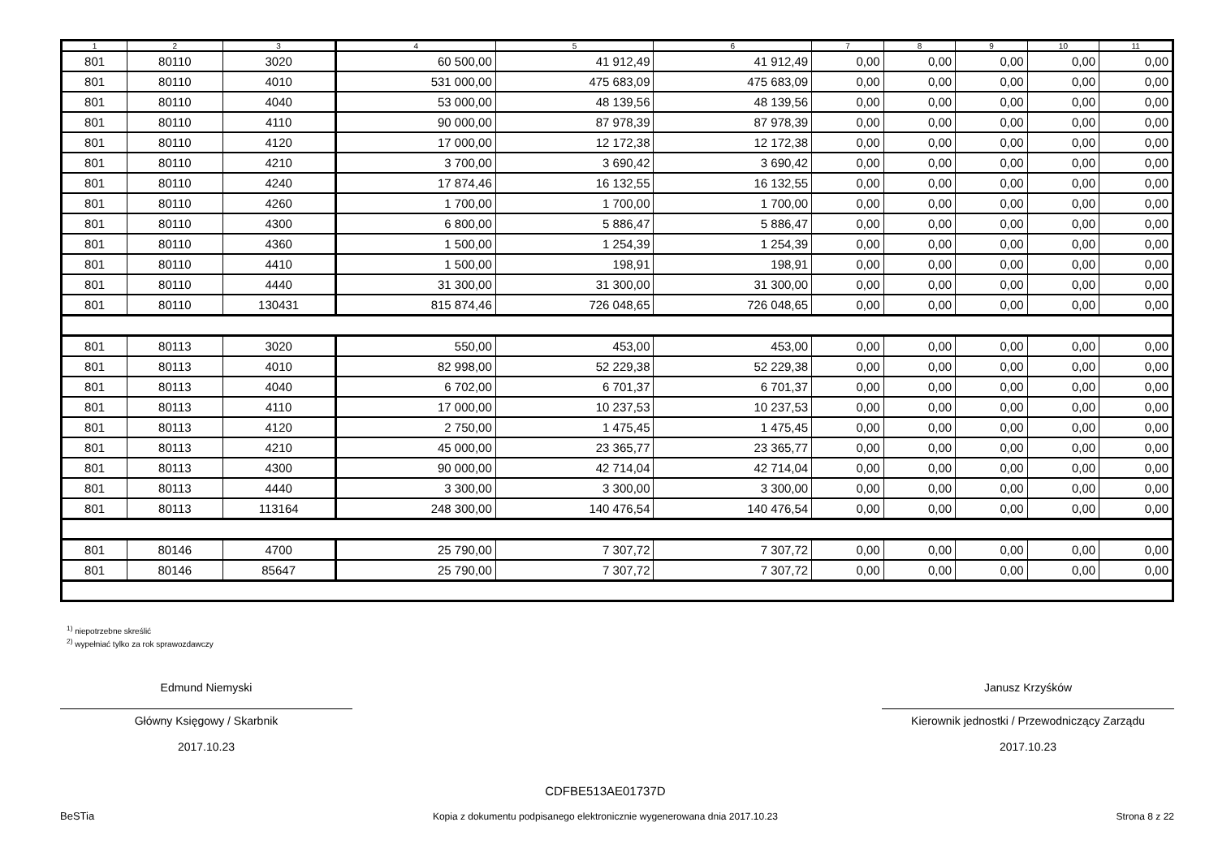| 1 | 2 | 3 | 4 | 5 | 6 | 7 | 8 | 9 | 10 | 11 |
| --- | --- | --- | --- | --- | --- | --- | --- | --- | --- | --- |
| 801 | 80110 | 3020 | 60 500,00 | 41 912,49 | 41 912,49 | 0,00 | 0,00 | 0,00 | 0,00 | 0,00 |
| 801 | 80110 | 4010 | 531 000,00 | 475 683,09 | 475 683,09 | 0,00 | 0,00 | 0,00 | 0,00 | 0,00 |
| 801 | 80110 | 4040 | 53 000,00 | 48 139,56 | 48 139,56 | 0,00 | 0,00 | 0,00 | 0,00 | 0,00 |
| 801 | 80110 | 4110 | 90 000,00 | 87 978,39 | 87 978,39 | 0,00 | 0,00 | 0,00 | 0,00 | 0,00 |
| 801 | 80110 | 4120 | 17 000,00 | 12 172,38 | 12 172,38 | 0,00 | 0,00 | 0,00 | 0,00 | 0,00 |
| 801 | 80110 | 4210 | 3 700,00 | 3 690,42 | 3 690,42 | 0,00 | 0,00 | 0,00 | 0,00 | 0,00 |
| 801 | 80110 | 4240 | 17 874,46 | 16 132,55 | 16 132,55 | 0,00 | 0,00 | 0,00 | 0,00 | 0,00 |
| 801 | 80110 | 4260 | 1 700,00 | 1 700,00 | 1 700,00 | 0,00 | 0,00 | 0,00 | 0,00 | 0,00 |
| 801 | 80110 | 4300 | 6 800,00 | 5 886,47 | 5 886,47 | 0,00 | 0,00 | 0,00 | 0,00 | 0,00 |
| 801 | 80110 | 4360 | 1 500,00 | 1 254,39 | 1 254,39 | 0,00 | 0,00 | 0,00 | 0,00 | 0,00 |
| 801 | 80110 | 4410 | 1 500,00 | 198,91 | 198,91 | 0,00 | 0,00 | 0,00 | 0,00 | 0,00 |
| 801 | 80110 | 4440 | 31 300,00 | 31 300,00 | 31 300,00 | 0,00 | 0,00 | 0,00 | 0,00 | 0,00 |
| 801 | 80110 | 130431 | 815 874,46 | 726 048,65 | 726 048,65 | 0,00 | 0,00 | 0,00 | 0,00 | 0,00 |
| 801 | 80113 | 3020 | 550,00 | 453,00 | 453,00 | 0,00 | 0,00 | 0,00 | 0,00 | 0,00 |
| 801 | 80113 | 4010 | 82 998,00 | 52 229,38 | 52 229,38 | 0,00 | 0,00 | 0,00 | 0,00 | 0,00 |
| 801 | 80113 | 4040 | 6 702,00 | 6 701,37 | 6 701,37 | 0,00 | 0,00 | 0,00 | 0,00 | 0,00 |
| 801 | 80113 | 4110 | 17 000,00 | 10 237,53 | 10 237,53 | 0,00 | 0,00 | 0,00 | 0,00 | 0,00 |
| 801 | 80113 | 4120 | 2 750,00 | 1 475,45 | 1 475,45 | 0,00 | 0,00 | 0,00 | 0,00 | 0,00 |
| 801 | 80113 | 4210 | 45 000,00 | 23 365,77 | 23 365,77 | 0,00 | 0,00 | 0,00 | 0,00 | 0,00 |
| 801 | 80113 | 4300 | 90 000,00 | 42 714,04 | 42 714,04 | 0,00 | 0,00 | 0,00 | 0,00 | 0,00 |
| 801 | 80113 | 4440 | 3 300,00 | 3 300,00 | 3 300,00 | 0,00 | 0,00 | 0,00 | 0,00 | 0,00 |
| 801 | 80113 | 113164 | 248 300,00 | 140 476,54 | 140 476,54 | 0,00 | 0,00 | 0,00 | 0,00 | 0,00 |
| 801 | 80146 | 4700 | 25 790,00 | 7 307,72 | 7 307,72 | 0,00 | 0,00 | 0,00 | 0,00 | 0,00 |
| 801 | 80146 | 85647 | 25 790,00 | 7 307,72 | 7 307,72 | 0,00 | 0,00 | 0,00 | 0,00 | 0,00 |
<sup>1)</sup> niepotrzebne skreślić
<sup>2)</sup> wypełniać tylko za rok sprawozdawczy
Edmund Niemyski
Główny Księgowy / Skarbnik
2017.10.23
Janusz Krzyśków
Kierownik jednostki / Przewodniczący Zarządu
2017.10.23
BeSTia
CDFBE513AE01737D
Kopia z dokumentu podpisanego elektronicznie wygenerowana dnia 2017.10.23
Strona 8 z 22